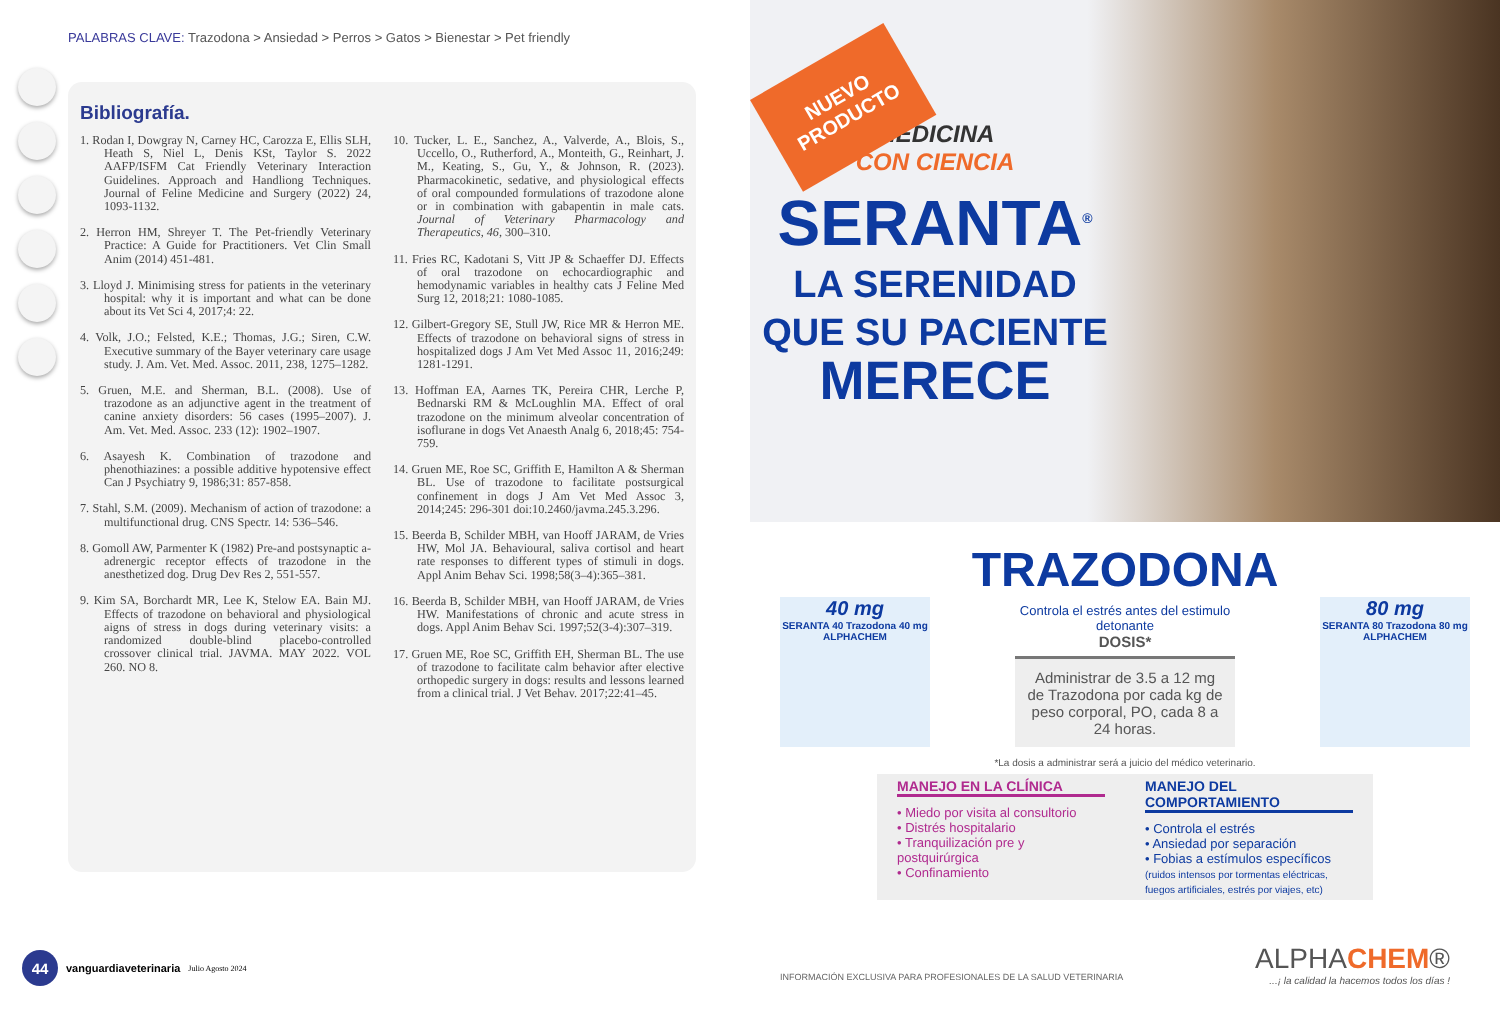PALABRAS CLAVE: Trazodona > Ansiedad > Perros > Gatos > Bienestar > Pet friendly
Bibliografía.
1. Rodan I, Dowgray N, Carney HC, Carozza E, Ellis SLH, Heath S, Niel L, Denis KSt, Taylor S. 2022 AAFP/ISFM Cat Friendly Veterinary Interaction Guidelines. Approach and Handliong Techniques. Journal of Feline Medicine and Surgery (2022) 24, 1093-1132.
2. Herron HM, Shreyer T. The Pet-friendly Veterinary Practice: A Guide for Practitioners. Vet Clin Small Anim (2014) 451-481.
3. Lloyd J. Minimising stress for patients in the veterinary hospital: why it is important and what can be done about its Vet Sci 4, 2017;4: 22.
4. Volk, J.O.; Felsted, K.E.; Thomas, J.G.; Siren, C.W. Executive summary of the Bayer veterinary care usage study. J. Am. Vet. Med. Assoc. 2011, 238, 1275–1282.
5. Gruen, M.E. and Sherman, B.L. (2008). Use of trazodone as an adjunctive agent in the treatment of canine anxiety disorders: 56 cases (1995–2007). J. Am. Vet. Med. Assoc. 233 (12): 1902–1907.
6. Asayesh K. Combination of trazodone and phenothiazines: a possible additive hypotensive effect Can J Psychiatry 9, 1986;31: 857-858.
7. Stahl, S.M. (2009). Mechanism of action of trazodone: a multifunctional drug. CNS Spectr. 14: 536–546.
8. Gomoll AW, Parmenter K (1982) Pre-and postsynaptic a-adrenergic receptor effects of trazodone in the anesthetized dog. Drug Dev Res 2, 551-557.
9. Kim SA, Borchardt MR, Lee K, Stelow EA. Bain MJ. Effects of trazodone on behavioral and physiological aigns of stress in dogs during veterinary visits: a randomized double-blind placebo-controlled crossover clinical trial. JAVMA. MAY 2022. VOL 260. NO 8.
10. Tucker, L. E., Sanchez, A., Valverde, A., Blois, S., Uccello, O., Rutherford, A., Monteith, G., Reinhart, J. M., Keating, S., Gu, Y., & Johnson, R. (2023). Pharmacokinetic, sedative, and physiological effects of oral compounded formulations of trazodone alone or in combination with gabapentin in male cats. Journal of Veterinary Pharmacology and Therapeutics, 46, 300–310.
11. Fries RC, Kadotani S, Vitt JP & Schaeffer DJ. Effects of oral trazodone on echocardiographic and hemodynamic variables in healthy cats J Feline Med Surg 12, 2018;21: 1080-1085.
12. Gilbert-Gregory SE, Stull JW, Rice MR & Herron ME. Effects of trazodone on behavioral signs of stress in hospitalized dogs J Am Vet Med Assoc 11, 2016;249: 1281-1291.
13. Hoffman EA, Aarnes TK, Pereira CHR, Lerche P, Bednarski RM & McLoughlin MA. Effect of oral trazodone on the minimum alveolar concentration of isoflurane in dogs Vet Anaesth Analg 6, 2018;45: 754-759.
14. Gruen ME, Roe SC, Griffith E, Hamilton A & Sherman BL. Use of trazodone to facilitate postsurgical confinement in dogs J Am Vet Med Assoc 3, 2014;245: 296-301 doi:10.2460/javma.245.3.296.
15. Beerda B, Schilder MBH, van Hooff JARAM, de Vries HW, Mol JA. Behavioural, saliva cortisol and heart rate responses to different types of stimuli in dogs. Appl Anim Behav Sci. 1998;58(3–4):365–381.
16. Beerda B, Schilder MBH, van Hooff JARAM, de Vries HW. Manifestations of chronic and acute stress in dogs. Appl Anim Behav Sci. 1997;52(3-4):307–319.
17. Gruen ME, Roe SC, Griffith EH, Sherman BL. The use of trazodone to facilitate calm behavior after elective orthopedic surgery in dogs: results and lessons learned from a clinical trial. J Vet Behav. 2017;22:41–45.
44
vanguardiaveterinaria Julio Agosto 2024
NUEVO
PRODUCTO
MEDICINA
CON CIENCIA
SERANTA<sup>®</sup>
LA SERENIDAD
QUE SU PACIENTE
MERECE
TRAZODONA
40 mg
SERANTA 40 Trazodona 40 mg ALPHACHEM
Controla el estrés antes del estimulo detonante
DOSIS*
Administrar de 3.5 a 12 mg de Trazodona por cada kg de peso corporal, PO, cada 8 a 24 horas.
80 mg
SERANTA 80 Trazodona 80 mg ALPHACHEM
*La dosis a administrar será a juicio del médico veterinario.
MANEJO EN LA CLÍNICA
• Miedo por visita al consultorio
• Distrés hospitalario
• Tranquilización pre y postquirúrgica
• Confinamiento
MANEJO DEL COMPORTAMIENTO
• Controla el estrés
• Ansiedad por separación
• Fobias a estímulos específicos
(ruidos intensos por tormentas eléctricas, fuegos artificiales, estrés por viajes, etc)
INFORMACIÓN EXCLUSIVA PARA PROFESIONALES DE LA SALUD VETERINARIA
ALPHACHEM®...¡ la calidad la hacemos todos los días !